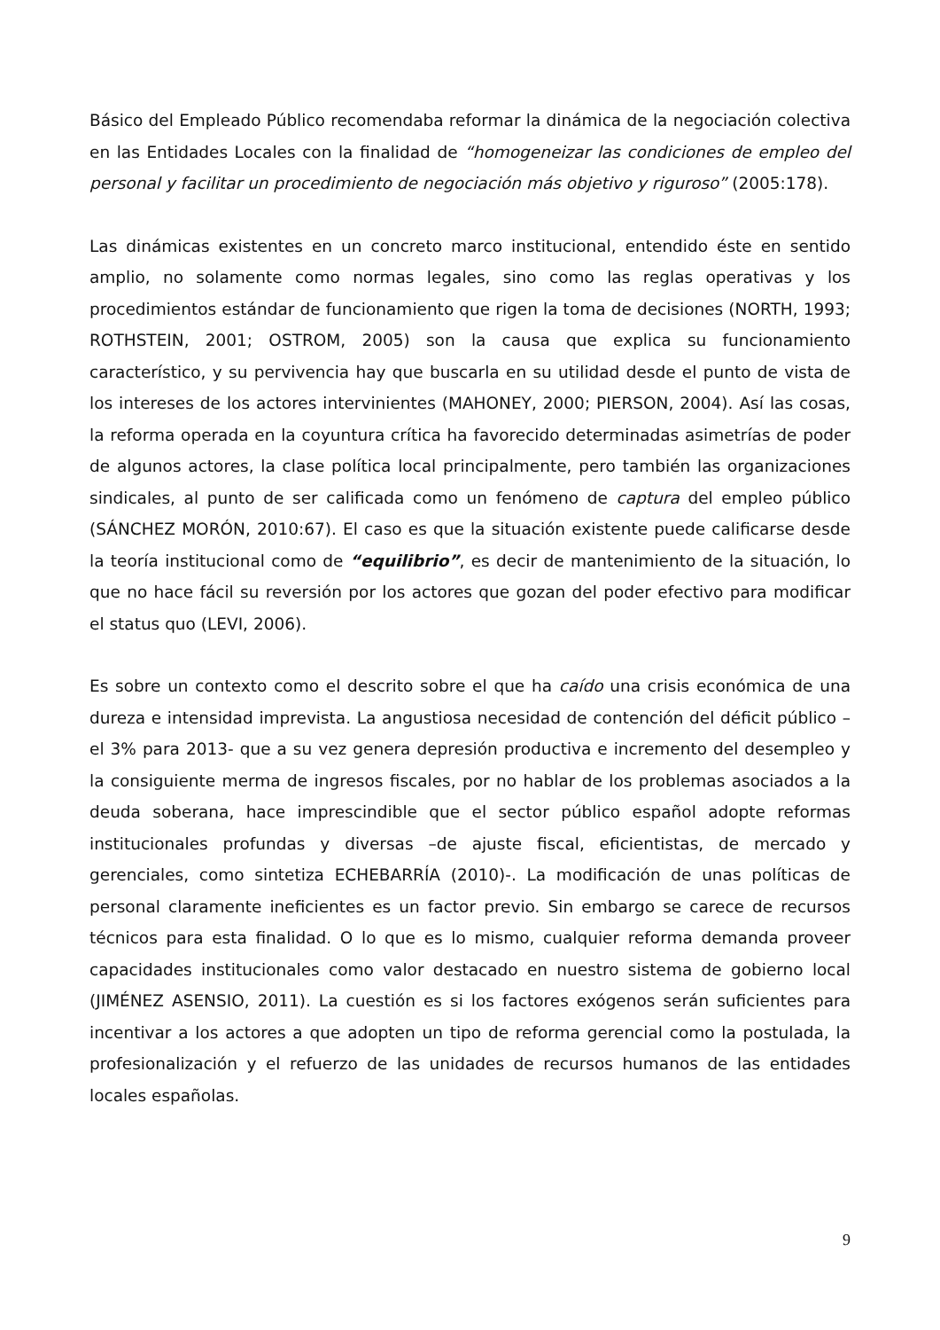Básico del Empleado Público recomendaba reformar la dinámica de la negociación colectiva en las Entidades Locales con la finalidad de “homogeneizar las condiciones de empleo del personal y facilitar un procedimiento de negociación más objetivo y riguroso” (2005:178).
Las dinámicas existentes en un concreto marco institucional, entendido éste en sentido amplio, no solamente como normas legales, sino como las reglas operativas y los procedimientos estándar de funcionamiento que rigen la toma de decisiones (NORTH, 1993; ROTHSTEIN, 2001; OSTROM, 2005) son la causa que explica su funcionamiento característico, y su pervivencia hay que buscarla en su utilidad desde el punto de vista de los intereses de los actores intervinientes (MAHONEY, 2000; PIERSON, 2004). Así las cosas, la reforma operada en la coyuntura crítica ha favorecido determinadas asimetrías de poder de algunos actores, la clase política local principalmente, pero también las organizaciones sindicales, al punto de ser calificada como un fenómeno de captura del empleo público (SÁNCHEZ MORÓN, 2010:67). El caso es que la situación existente puede calificarse desde la teoría institucional como de “equilibrio”, es decir de mantenimiento de la situación, lo que no hace fácil su reversión por los actores que gozan del poder efectivo para modificar el status quo (LEVI, 2006).
Es sobre un contexto como el descrito sobre el que ha caído una crisis económica de una dureza e intensidad imprevista. La angustiosa necesidad de contención del déficit público –el 3% para 2013- que a su vez genera depresión productiva e incremento del desempleo y la consiguiente merma de ingresos fiscales, por no hablar de los problemas asociados a la deuda soberana, hace imprescindible que el sector público español adopte reformas institucionales profundas y diversas –de ajuste fiscal, eficientistas, de mercado y gerenciales, como sintetiza ECHEBARRÍA (2010)-. La modificación de unas políticas de personal claramente ineficientes es un factor previo. Sin embargo se carece de recursos técnicos para esta finalidad. O lo que es lo mismo, cualquier reforma demanda proveer capacidades institucionales como valor destacado en nuestro sistema de gobierno local (JIMÉNEZ ASENSIO, 2011). La cuestión es si los factores exógenos serán suficientes para incentivar a los actores a que adopten un tipo de reforma gerencial como la postulada, la profesionalización y el refuerzo de las unidades de recursos humanos de las entidades locales españolas.
9